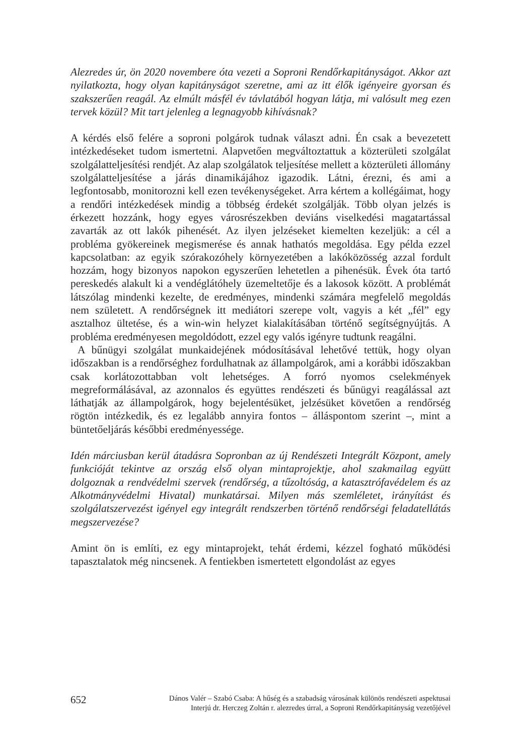Alezredes úr, ön 2020 novembere óta vezeti a Soproni Rendőrkapitányságot. Akkor azt nyilatkozta, hogy olyan kapitányságot szeretne, ami az itt élők igényeire gyorsan és szakszerűen reagál. Az elmúlt másfél év távlatából hogyan látja, mi valósult meg ezen tervek közül? Mit tart jelenleg a legnagyobb kihívásnak?
A kérdés első felére a soproni polgárok tudnak választ adni. Én csak a bevezetett intézkedéseket tudom ismertetni. Alapvetően megváltoztattuk a közterületi szolgálat szolgálatteljesítési rendjét. Az alap szolgálatok teljesítése mellett a közterületi állomány szolgálatteljesítése a járás dinamikájához igazodik. Látni, érezni, és ami a legfontosabb, monitorozni kell ezen tevékenységeket. Arra kértem a kollégáimat, hogy a rendőri intézkedések mindig a többség érdekét szolgálják. Több olyan jelzés is érkezett hozzánk, hogy egyes városrészekben deviáns viselkedési magatartással zavarták az ott lakók pihenését. Az ilyen jelzéseket kiemelten kezeljük: a cél a probléma gyökereinek megismerése és annak hathatós megoldása. Egy példa ezzel kapcsolatban: az egyik szórakozóhely környezetében a lakóközösség azzal fordult hozzám, hogy bizonyos napokon egyszerűen lehetetlen a pihenésük. Évek óta tartó pereskedés alakult ki a vendéglátóhely üzemeltetője és a lakosok között. A problémát látszólag mindenki kezelte, de eredményes, mindenki számára megfelelő megoldás nem született. A rendőrségnek itt mediátori szerepe volt, vagyis a két „fél” egy asztalhoz ültetése, és a win-win helyzet kialakításában történő segítségnyújtás. A probléma eredményesen megoldódott, ezzel egy valós igényre tudtunk reagálni.
A bűnügyi szolgálat munkaidejének módosításával lehetővé tettük, hogy olyan időszakban is a rendőrséghez fordulhatnak az állampolgárok, ami a korábbi időszakban csak korlátozottabban volt lehetséges. A forró nyomos cselekmények megreformálásával, az azonnalos és együttes rendészeti és bűnügyi reagálással azt láthatják az állampolgárok, hogy bejelentésüket, jelzésüket követően a rendőrség rögtön intézkedik, és ez legalább annyira fontos – álláspontom szerint –, mint a büntetőeljárás későbbi eredményessége.
Idén márciusban kerül átadásra Sopronban az új Rendészeti Integrált Központ, amely funkcióját tekintve az ország első olyan mintaprojektje, ahol szakmailag együtt dolgoznak a rendvédelmi szervek (rendőrség, a tűzoltóság, a katasztrófavédelem és az Alkotmányvédelmi Hivatal) munkatársai. Milyen más szemléletet, irányítást és szolgálatszervezést igényel egy integrált rendszerben történő rendőrségi feladatellátás megszervezése?
Amint ön is említi, ez egy mintaprojekt, tehát érdemi, kézzel fogható működési tapasztalatok még nincsenek. A fentiekben ismertetett elgondolást az egyes
652
Dános Valér – Szabó Csaba: A hűség és a szabadság városának különös rendészeti aspektusai
Interjú dr. Herczeg Zoltán r. alezredes úrral, a Soproni Rendőrkapitányság vezetőjével